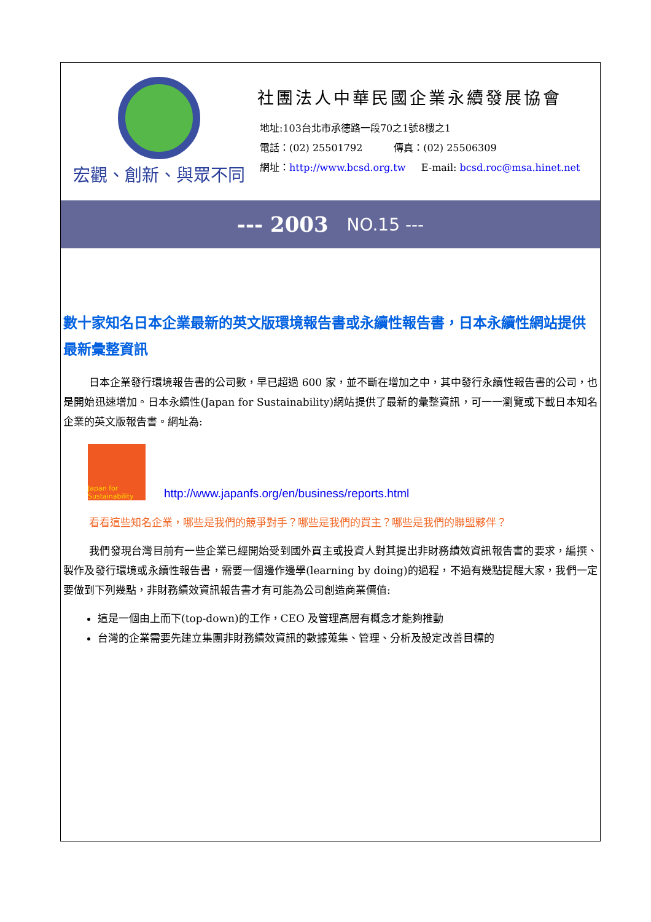宏觀、創新、與眾不同
社團法人中華民國企業永續發展協會
地址:103台北市承德路一段70之1號8樓之1
電話：(02) 25501792 傳真：(02) 25506309
網址：http://www.bcsd.org.tw E-mail: bcsd.roc@msa.hinet.net
--- 2003 NO.15 ---
數十家知名日本企業最新的英文版環境報告書或永續性報告書，日本永續性網站提供最新彙整資訊
日本企業發行環境報告書的公司數，早已超過 600 家，並不斷在增加之中，其中發行永續性報告書的公司，也是開始迅速增加。日本永續性(Japan for Sustainability)網站提供了最新的彙整資訊，可一一瀏覽或下載日本知名企業的英文版報告書。網址為:
Japan for Sustainability
http://www.japanfs.org/en/business/reports.html
看看這些知名企業，哪些是我們的競爭對手？哪些是我們的買主？哪些是我們的聯盟夥伴？
我們發現台灣目前有一些企業已經開始受到國外買主或投資人對其提出非財務績效資訊報告書的要求，編撰、製作及發行環境或永續性報告書，需要一個邊作邊學(learning by doing)的過程，不過有幾點提醒大家，我們一定要做到下列幾點，非財務績效資訊報告書才有可能為公司創造商業價值:
這是一個由上而下(top-down)的工作，CEO 及管理高層有概念才能夠推動
台灣的企業需要先建立集團非財務績效資訊的數據蒐集、管理、分析及設定改善目標的